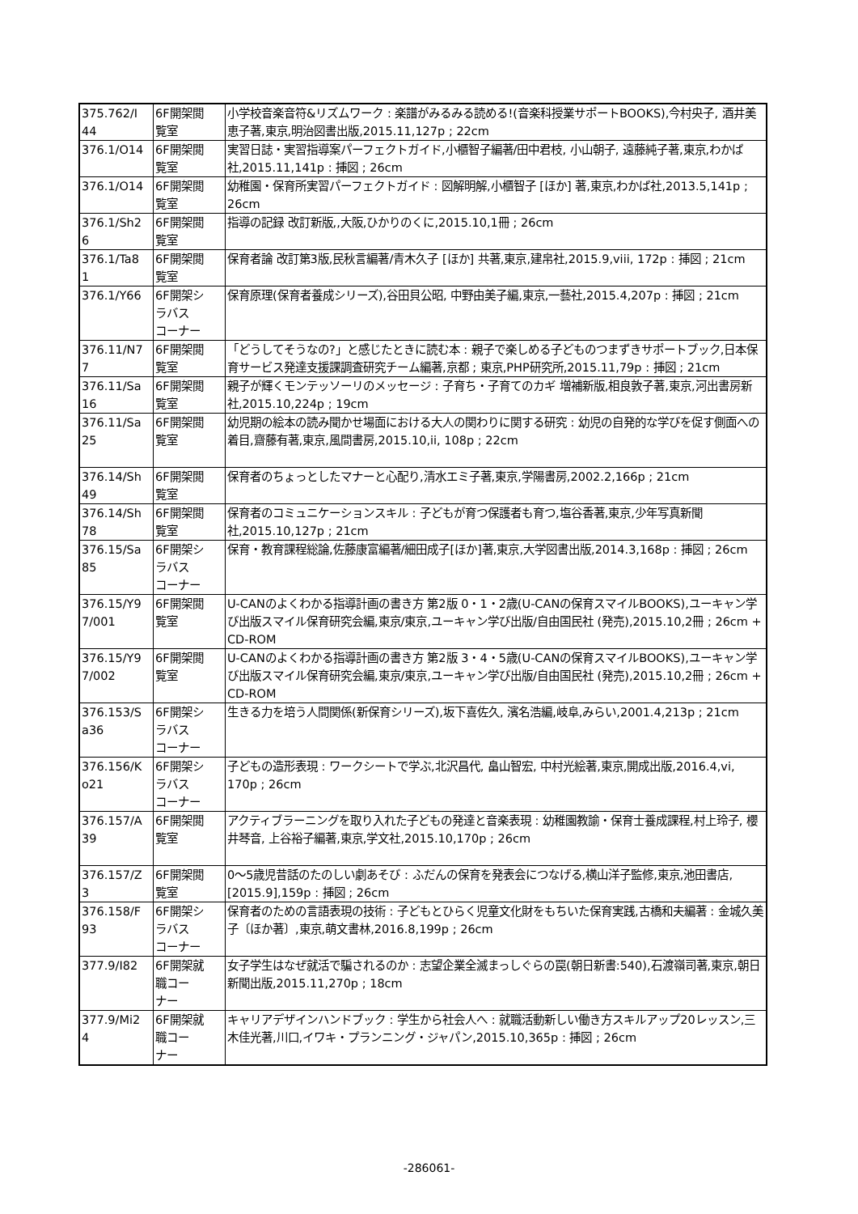| 375.762/I 44 | 6F開架閲 覧室 | 小学校音楽音符&リズムワーク : 楽譜がみるみる読める!(音楽科授業サポートBOOKS),今村央子, 酒井美恵子著,東京,明治図書出版,2015.11,127p ; 22cm |
| 376.1/O14 | 6F開架閲 覧室 | 実習日誌・実習指導案パーフェクトガイド,小櫃智子編著/田中君枝, 小山朝子, 遠藤純子著,東京,わかば社,2015.11,141p : 挿図 ; 26cm |
| 376.1/O14 | 6F開架閲 覧室 | 幼稚園・保育所実習パーフェクトガイド : 図解明解,小櫃智子 [ほか] 著,東京,わかば社,2013.5,141p ; 26cm |
| 376.1/Sh2 6 | 6F開架閲 覧室 | 指導の記録 改訂新版,,大阪,ひかりのくに,2015.10,1冊 ; 26cm |
| 376.1/Ta8 1 | 6F開架閲 覧室 | 保育者論 改訂第3版,民秋言編著/青木久子 [ほか] 共著,東京,建帛社,2015.9,viii, 172p : 挿図 ; 21cm |
| 376.1/Y66 | 6F開架シ ラバス コーナー | 保育原理(保育者養成シリーズ),谷田貝公昭, 中野由美子編,東京,一藝社,2015.4,207p : 挿図 ; 21cm |
| 376.11/N7 7 | 6F開架閲 覧室 | 「どうしてそうなの?」と感じたときに読む本 : 親子で楽しめる子どものつまずきサポートブック,日本保育サービス発達支援課調査研究チーム編著,京都 ; 東京,PHP研究所,2015.11,79p : 挿図 ; 21cm |
| 376.11/Sa 16 | 6F開架閲 覧室 | 親子が輝くモンテッソーリのメッセージ : 子育ち・子育てのカギ 増補新版,相良敦子著,東京,河出書房新社,2015.10,224p ; 19cm |
| 376.11/Sa 25 | 6F開架閲 覧室 | 幼児期の絵本の読み聞かせ場面における大人の関わりに関する研究 : 幼児の自発的な学びを促す側面への着目,齋藤有著,東京,風間書房,2015.10,ii, 108p ; 22cm |
| 376.14/Sh 49 | 6F開架閲 覧室 | 保育者のちょっとしたマナーと心配り,清水エミ子著,東京,学陽書房,2002.2,166p ; 21cm |
| 376.14/Sh 78 | 6F開架閲 覧室 | 保育者のコミュニケーションスキル : 子どもが育つ保護者も育つ,塩谷香著,東京,少年写真新聞社,2015.10,127p ; 21cm |
| 376.15/Sa 85 | 6F開架シ ラバス コーナー | 保育・教育課程総論,佐藤康富編著/細田成子[ほか]著,東京,大学図書出版,2014.3,168p : 挿図 ; 26cm |
| 376.15/Y9 7/001 | 6F開架閲 覧室 | U-CANのよくわかる指導計画の書き方 第2版 0・1・2歳(U-CANの保育スマイルBOOKS),ユーキャン学び出版スマイル保育研究会編,東京/東京,ユーキャン学び出版/自由国民社 (発売),2015.10,2冊 ; 26cm + CD-ROM |
| 376.15/Y9 7/002 | 6F開架閲 覧室 | U-CANのよくわかる指導計画の書き方 第2版 3・4・5歳(U-CANの保育スマイルBOOKS),ユーキャン学び出版スマイル保育研究会編,東京/東京,ユーキャン学び出版/自由国民社 (発売),2015.10,2冊 ; 26cm + CD-ROM |
| 376.153/S a36 | 6F開架シ ラバス コーナー | 生きる力を培う人間関係(新保育シリーズ),坂下喜佐久, 濱名浩編,岐阜,みらい,2001.4,213p ; 21cm |
| 376.156/K o21 | 6F開架シ ラバス コーナー | 子どもの造形表現 : ワークシートで学ぶ,北沢昌代, 畠山智宏, 中村光絵著,東京,開成出版,2016.4,vi, 170p ; 26cm |
| 376.157/A 39 | 6F開架閲 覧室 | アクティブラーニングを取り入れた子どもの発達と音楽表現 : 幼稚園教諭・保育士養成課程,村上玲子, 櫻井琴音, 上谷裕子編著,東京,学文社,2015.10,170p ; 26cm |
| 376.157/Z 3 | 6F開架閲 覧室 | 0〜5歳児昔話のたのしい劇あそび : ふだんの保育を発表会につなげる,横山洋子監修,東京,池田書店,[2015.9],159p : 挿図 ; 26cm |
| 376.158/F 93 | 6F開架シ ラバス コーナー | 保育者のための言語表現の技術 : 子どもとひらく児童文化財をもちいた保育実践,古橋和夫編著 : 金城久美子〔ほか著〕,東京,萌文書林,2016.8,199p ; 26cm |
| 377.9/I82 | 6F開架就 職コー ナー | 女子学生はなぜ就活で騙されるのか : 志望企業全滅まっしぐらの罠(朝日新書:540),石渡嶺司著,東京,朝日新聞出版,2015.11,270p ; 18cm |
| 377.9/Mi2 4 | 6F開架就 職コー ナー | キャリアデザインハンドブック : 学生から社会人へ : 就職活動新しい働き方スキルアップ20レッスン,三木佳光著,川口,イワキ・プランニング・ジャパン,2015.10,365p : 挿図 ; 26cm |
-286061-